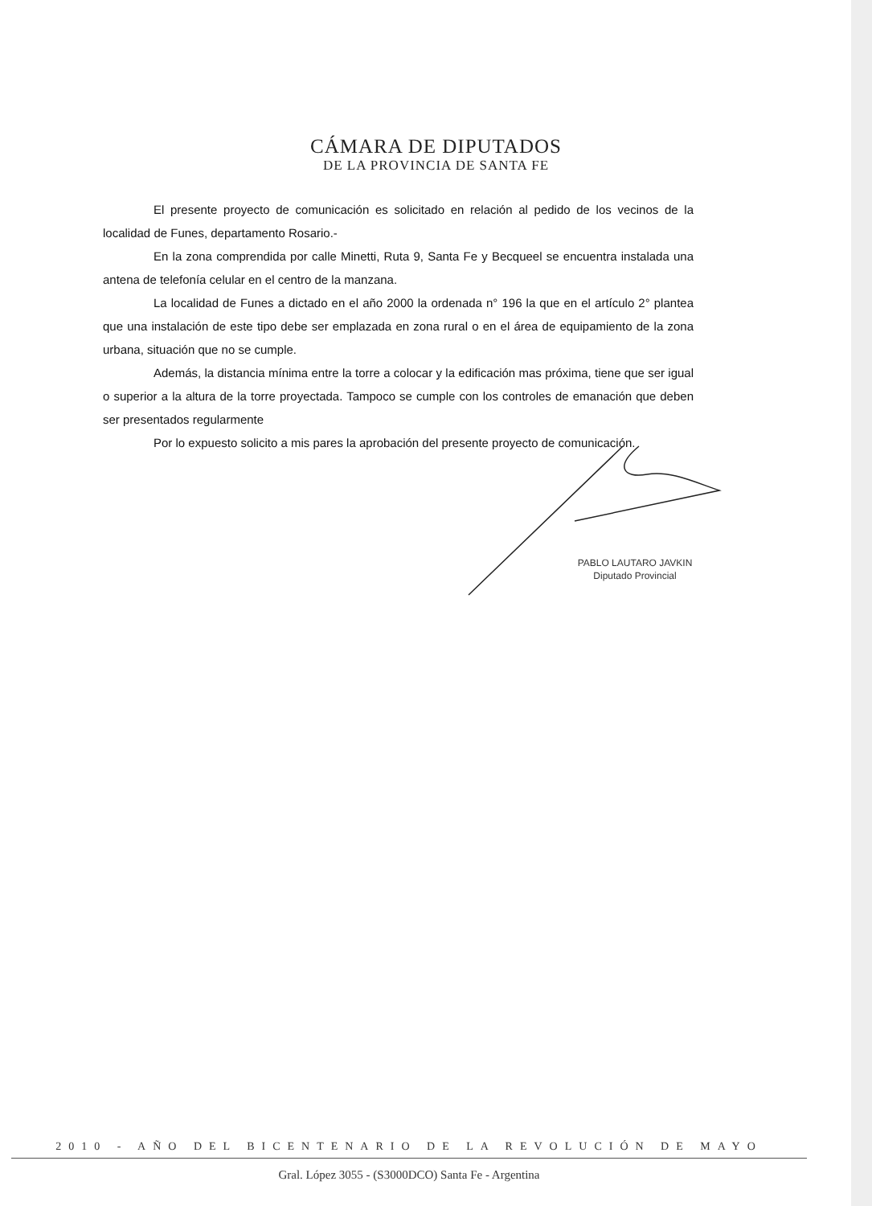CÁMARA DE DIPUTADOS
DE LA PROVINCIA DE SANTA FE
El presente proyecto de comunicación es solicitado en relación al pedido de los vecinos de la localidad de Funes, departamento Rosario.-
En la zona comprendida por calle Minetti, Ruta 9, Santa Fe y Becqueel se encuentra instalada una antena de telefonía celular en el centro de la manzana.
La localidad de Funes a dictado en el año 2000 la ordenada n° 196 la que en el artículo 2° plantea que una instalación de este tipo debe ser emplazada en zona rural o en el área de equipamiento de la zona urbana, situación que no se cumple.
Además, la distancia mínima entre la torre a colocar y la edificación mas próxima, tiene que ser igual o superior a la altura de la torre proyectada. Tampoco se cumple con los controles de emanación que deben ser presentados regularmente
Por lo expuesto solicito a mis pares la aprobación del presente proyecto de comunicación.
PABLO LAUTARO JAVKIN
Diputado Provincial
2010 - AÑO DEL BICENTENARIO DE LA REVOLUCIÓN DE MAYO
Gral. López 3055 - (S3000DCO) Santa Fe - Argentina